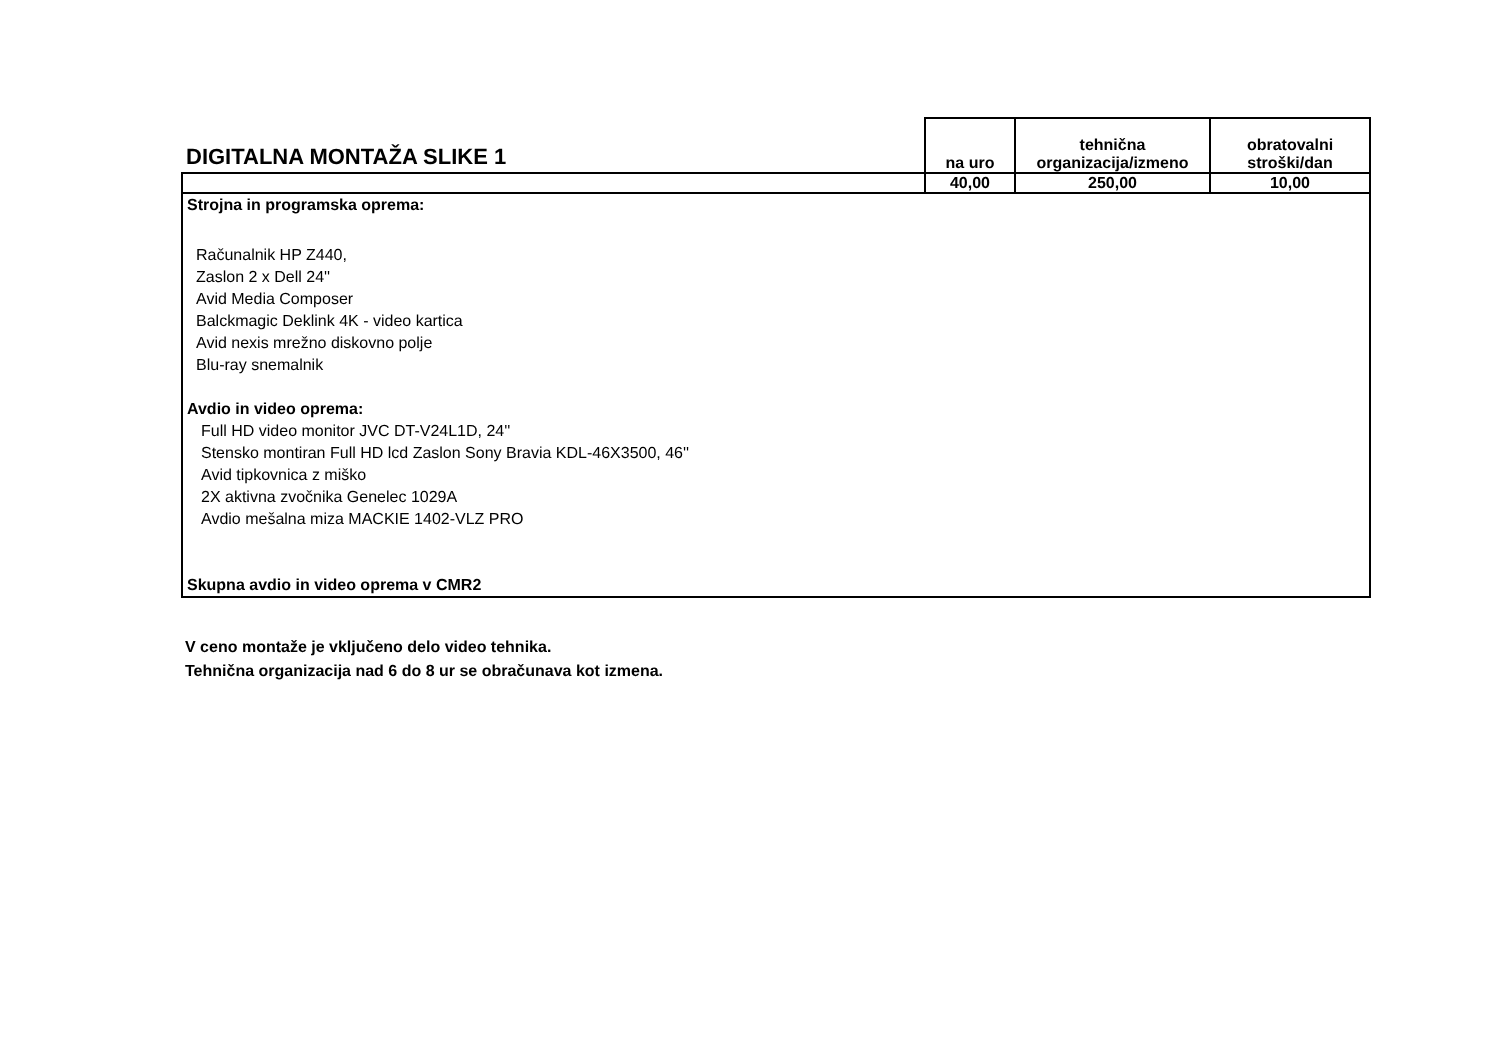| DIGITALNA MONTAŽA SLIKE 1 | na uro | tehnična organizacija/izmeno | obratovalni stroški/dan |
| --- | --- | --- | --- |
| | 40,00 | 250,00 | 10,00 |
| Strojna in programska oprema: Računalnik HP Z440, Zaslon 2 x Dell 24'' Avid Media Composer Balckmagic Deklink 4K - video kartica Avid nexis mrežno diskovno polje Blu-ray snemalnik Avdio in video oprema: Full HD video monitor JVC DT-V24L1D, 24'' Stensko montiran Full HD lcd Zaslon Sony Bravia KDL-46X3500, 46'' Avid tipkovnica z miško 2X aktivna zvočnika Genelec 1029A Avdio mešalna miza MACKIE 1402-VLZ PRO Skupna avdio in video oprema v CMR2 | | | |
V ceno montaže je vključeno delo video tehnika.
Tehnična organizacija nad 6 do 8 ur se obračunava kot izmena.